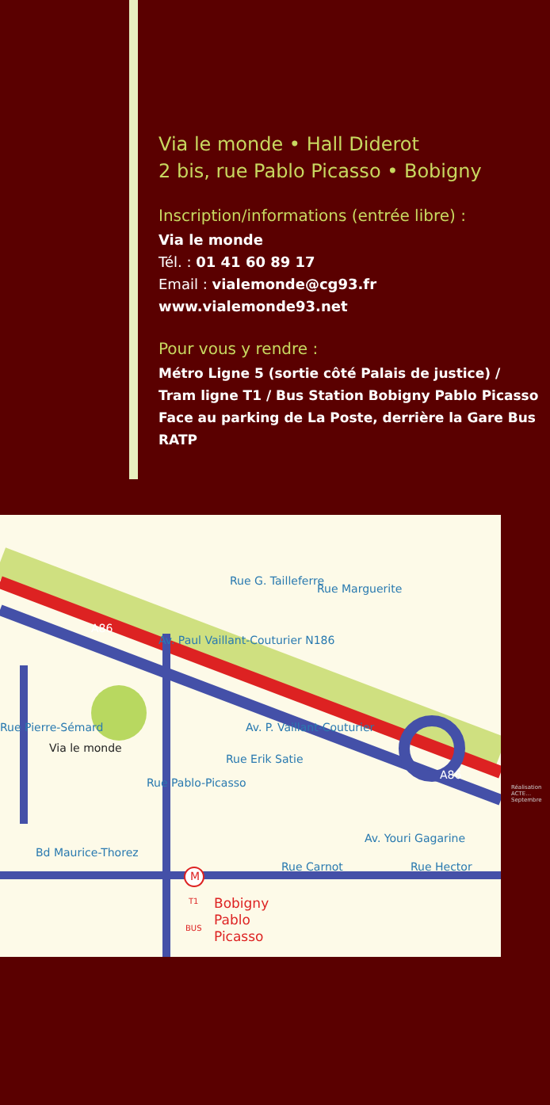Via le monde • Hall Diderot
2 bis, rue Pablo Picasso • Bobigny
Inscription/informations (entrée libre) :
Via le monde
Tél. : 01 41 60 89 17
Email : vialemonde@cg93.fr
www.vialemonde93.net
Pour vous y rendre :
Métro Ligne 5 (sortie côté Palais de justice) / Tram ligne T1 / Bus Station Bobigny Pablo Picasso Face au parking de La Poste, derrière la Gare Bus RATP
Rue Marguerite
Av. Paul Vaillant-Couturier N186
Av. P. Vaillant-Couturier
Rue G. Tailleferre
Via le monde
Rue Pierre-Sémard
Rue Pablo-Picasso
Rue Erik Satie
Bd Maurice-Thorez
Rue Carnot Rue Hector
Av. Youri Gagarine
A86
A86
M
T1
BUS
Bobigny
Pablo
Picasso
Réalisation ACTE… Septembre